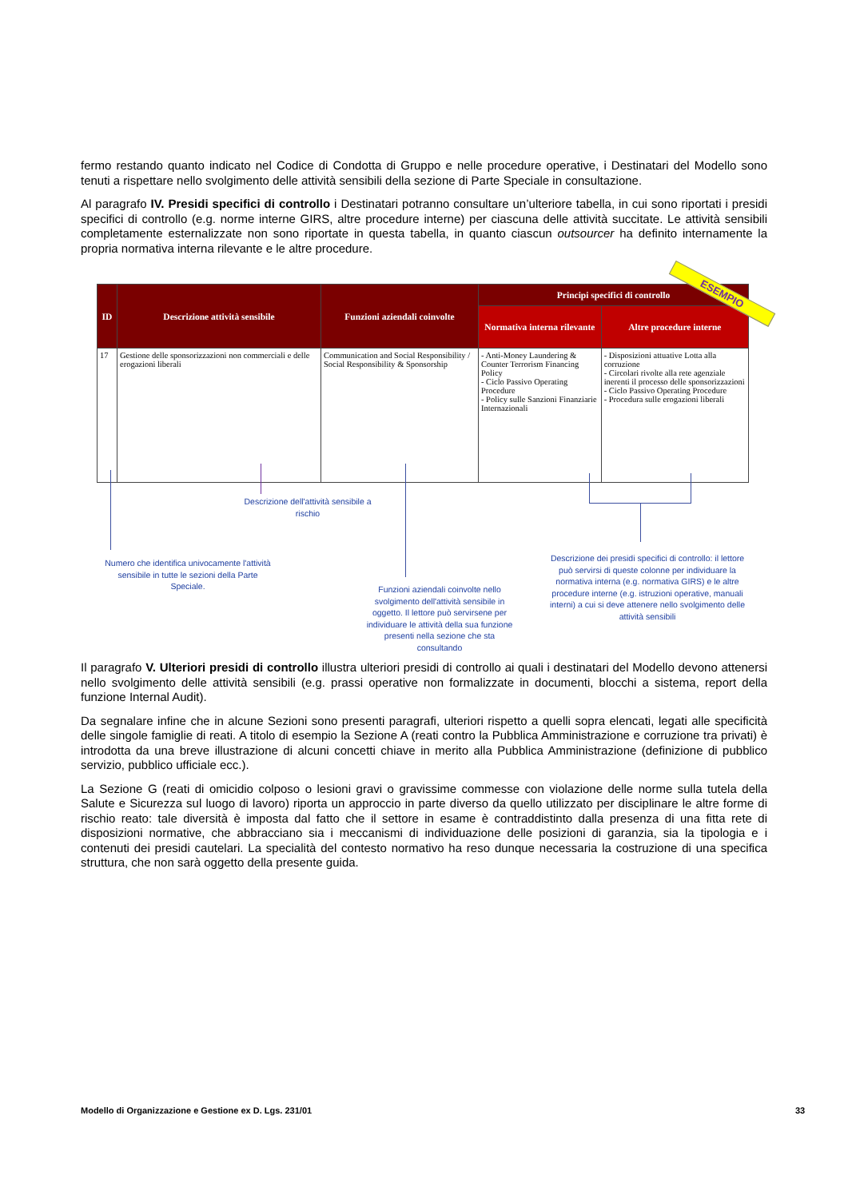fermo restando quanto indicato nel Codice di Condotta di Gruppo e nelle procedure operative, i Destinatari del Modello sono tenuti a rispettare nello svolgimento delle attività sensibili della sezione di Parte Speciale in consultazione.
Al paragrafo IV. Presidi specifici di controllo i Destinatari potranno consultare un’ulteriore tabella, in cui sono riportati i presidi specifici di controllo (e.g. norme interne GIRS, altre procedure interne) per ciascuna delle attività succitate. Le attività sensibili completamente esternalizzate non sono riportate in questa tabella, in quanto ciascun outsourcer ha definito internamente la propria normativa interna rilevante e le altre procedure.
| ID | Descrizione attività sensibile | Funzioni aziendali coinvolte | Principi specifici di controllo | |
| --- | --- | --- | --- | --- |
| | | | Normativa interna rilevante | Altre procedure interne |
| 17 | Gestione delle sponsorizzazioni non commerciali e delle erogazioni liberali | Communication and Social Responsibility / Social Responsibility & Sponsorship | - Anti-Money Laundering & Counter Terrorism Financing Policy - Ciclo Passivo Operating Procedure - Policy sulle Sanzioni Finanziarie Internazionali | - Disposizioni attuative Lotta alla corruzione - Circolari rivolte alla rete agenziale inerenti il processo delle sponsorizzazioni - Ciclo Passivo Operating Procedure - Procedura sulle erogazioni liberali |
ESEMPIO
Descrizione dell'attività sensibile a rischio
Numero che identifica univocamente l'attività sensibile in tutte le sezioni della Parte Speciale.
Funzioni aziendali coinvolte nello svolgimento dell'attività sensibile in oggetto. Il lettore può servirsene per individuare le attività della sua funzione presenti nella sezione che sta consultando
Descrizione dei presidi specifici di controllo: il lettore può servirsi di queste colonne per individuare la normativa interna (e.g. normativa GIRS) e le altre procedure interne (e.g. istruzioni operative, manuali interni) a cui si deve attenere nello svolgimento delle attività sensibili
Il paragrafo V. Ulteriori presidi di controllo illustra ulteriori presidi di controllo ai quali i destinatari del Modello devono attenersi nello svolgimento delle attività sensibili (e.g. prassi operative non formalizzate in documenti, blocchi a sistema, report della funzione Internal Audit).
Da segnalare infine che in alcune Sezioni sono presenti paragrafi, ulteriori rispetto a quelli sopra elencati, legati alle specificità delle singole famiglie di reati. A titolo di esempio la Sezione A (reati contro la Pubblica Amministrazione e corruzione tra privati) è introdotta da una breve illustrazione di alcuni concetti chiave in merito alla Pubblica Amministrazione (definizione di pubblico servizio, pubblico ufficiale ecc.).
La Sezione G (reati di omicidio colposo o lesioni gravi o gravissime commesse con violazione delle norme sulla tutela della Salute e Sicurezza sul luogo di lavoro) riporta un approccio in parte diverso da quello utilizzato per disciplinare le altre forme di rischio reato: tale diversità è imposta dal fatto che il settore in esame è contraddistinto dalla presenza di una fitta rete di disposizioni normative, che abbracciano sia i meccanismi di individuazione delle posizioni di garanzia, sia la tipologia e i contenuti dei presidi cautelari. La specialità del contesto normativo ha reso dunque necessaria la costruzione di una specifica struttura, che non sarà oggetto della presente guida.
Modello di Organizzazione e Gestione ex D. Lgs. 231/01
33